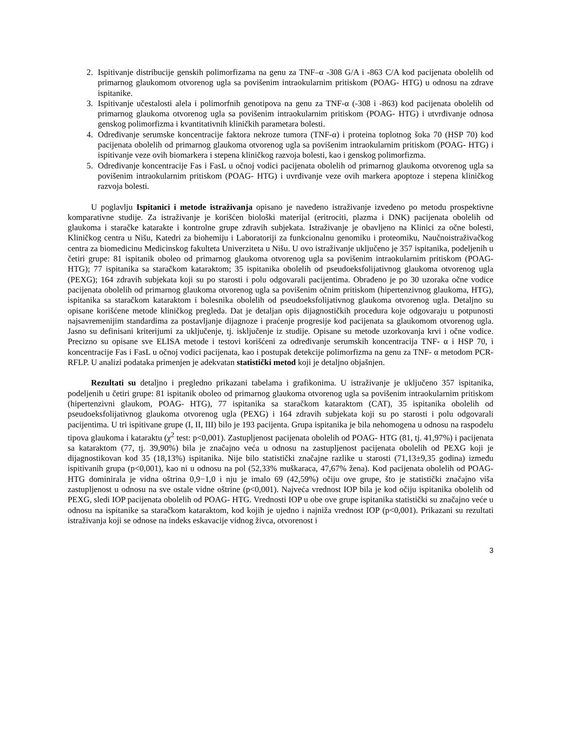2. Ispitivanje distribucije genskih polimorfizama na genu za TNF–α -308 G/A i -863 C/A kod pacijenata obolelih od primarnog glaukomom otvorenog ugla sa povišenim intraokularnim pritiskom (POAG- HTG) u odnosu na zdrave ispitanike.
3. Ispitivanje učestalosti alela i polimorfnih genotipova na genu za TNF-α (-308 i -863) kod pacijenata obolelih od primarnog glaukoma otvorenog ugla sa povišenim intraokularnim pritiskom (POAG- HTG) i utvrđivanje odnosa genskog polimorfizma i kvantitativnih kliničkih parametara bolesti.
4. Određivanje serumske koncentracije faktora nekroze tumora (TNF-α) i proteina toplotnog šoka 70 (HSP 70) kod pacijenata obolelih od primarnog glaukoma otvorenog ugla sa povišenim intraokularnim pritiskom (POAG- HTG) i ispitivanje veze ovih biomarkera i stepena kliničkog razvoja bolesti, kao i genskog polimorfizma.
5. Određivanje koncentracije Fas i FasL u očnoj vodici pacijenata obolelih od primarnog glaukoma otvorenog ugla sa povišenim intraokularnim pritiskom (POAG- HTG) i uvrđivanje veze ovih markera apoptoze i stepena kliničkog razvoja bolesti.
U poglavlju Ispitanici i metode istraživanja opisano je navedeno istraživanje izvedeno po metodu prospektivne komparativne studije. Za istraživanje je korišćen biološki materijal (eritrociti, plazma i DNK) pacijenata obolelih od glaukoma i staračke katarakte i kontrolne grupe zdravih subjekata. Istraživanje je obavljeno na Klinici za očne bolesti, Kliničkog centra u Nišu, Katedri za biohemiju i Laboratoriji za funkcionalnu genomiku i proteomiku, Naučnoistraživačkog centra za biomedicinu Medicinskog fakulteta Univerziteta u Nišu. U ovo istraživanje uključeno je 357 ispitanika, podeljenih u četiri grupe: 81 ispitanik oboleo od primarnog glaukoma otvorenog ugla sa povišenim intraokularnim pritiskom (POAG- HTG); 77 ispitanika sa staračkom kataraktom; 35 ispitanika obolelih od pseudoeksfolijativnog glaukoma otvorenog ugla (PEXG); 164 zdravih subjekata koji su po starosti i polu odgovarali pacijentima. Obrađeno je po 30 uzoraka očne vodice pacijenata obolelih od primarnog glaukoma otvorenog ugla sa povišenim očnim pritiskom (hipertenzivnog glaukoma, HTG), ispitanika sa staračkom kataraktom i bolesnika obolelih od pseudoeksfolijativnog glaukoma otvorenog ugla. Detaljno su opisane korišćene metode kliničkog pregleda. Dat je detaljan opis dijagnostičkih procedura koje odgovaraju u potpunosti najsavremenijim standardima za postavljanje dijagnoze i praćenje progresije kod pacijenata sa glaukomom otvorenog ugla. Jasno su definisani kriterijumi za uključenje, tj. isključenje iz studije. Opisane su metode uzorkovanja krvi i očne vodice. Precizno su opisane sve ELISA metode i testovi korišćeni za određivanje serumskih koncentracija TNF- α i HSP 70, i koncentracije Fas i FasL u očnoj vodici pacijenata, kao i postupak detekcije polimorfizma na genu za TNF- α metodom PCR- RFLP. U analizi podataka primenjen je adekvatan statistički metod koji je detaljno objašnjen.
Rezultati su detaljno i pregledno prikazani tabelama i grafikonima. U istraživanje je uključeno 357 ispitanika, podeljenih u četiri grupe: 81 ispitanik oboleo od primarnog glaukoma otvorenog ugla sa povišenim intraokularnim pritiskom (hipertenzivni glaukom, POAG- HTG), 77 ispitanika sa staračkom kataraktom (CAT), 35 ispitanika obolelih od pseudoeksfolijativnog glaukoma otvorenog ugla (PEXG) i 164 zdravih subjekata koji su po starosti i polu odgovarali pacijentima. U tri ispitivane grupe (I, II, III) bilo je 193 pacijenta. Grupa ispitanika je bila nehomogena u odnosu na raspodelu tipova glaukoma i kataraktu (χ<sup>2</sup> test: p<0,001). Zastupljenost pacijenata obolelih od POAG- HTG (81, tj. 41,97%) i pacijenata sa kataraktom (77, tj. 39,90%) bila je značajno veća u odnosu na zastupljenost pacijenata obolelih od PEXG koji je dijagnostikovan kod 35 (18,13%) ispitanika. Nije bilo statistički značajne razlike u starosti (71,13±9,35 godina) između ispitivanih grupa (p<0,001), kao ni u odnosu na pol (52,33% muškaraca, 47,67% žena). Kod pacijenata obolelih od POAG-HTG dominirala je vidna oštrina 0,9−1,0 i nju je imalo 69 (42,59%) očiju ove grupe, što je statistički značajno viša zastupljenost u odnosu na sve ostale vidne oštrine (p<0,001). Najveća vrednost IOP bila je kod očiju ispitanika obolelih od PEXG, sledi IOP pacijenata obolelih od POAG- HTG. Vrednosti IOP u obe ove grupe ispitanika statistički su značajno veće u odnosu na ispitanike sa staračkom kataraktom, kod kojih je ujedno i najniža vrednost IOP (p<0,001). Prikazani su rezultati istraživanja koji se odnose na indeks eskavacije vidnog živca, otvorenost i
3